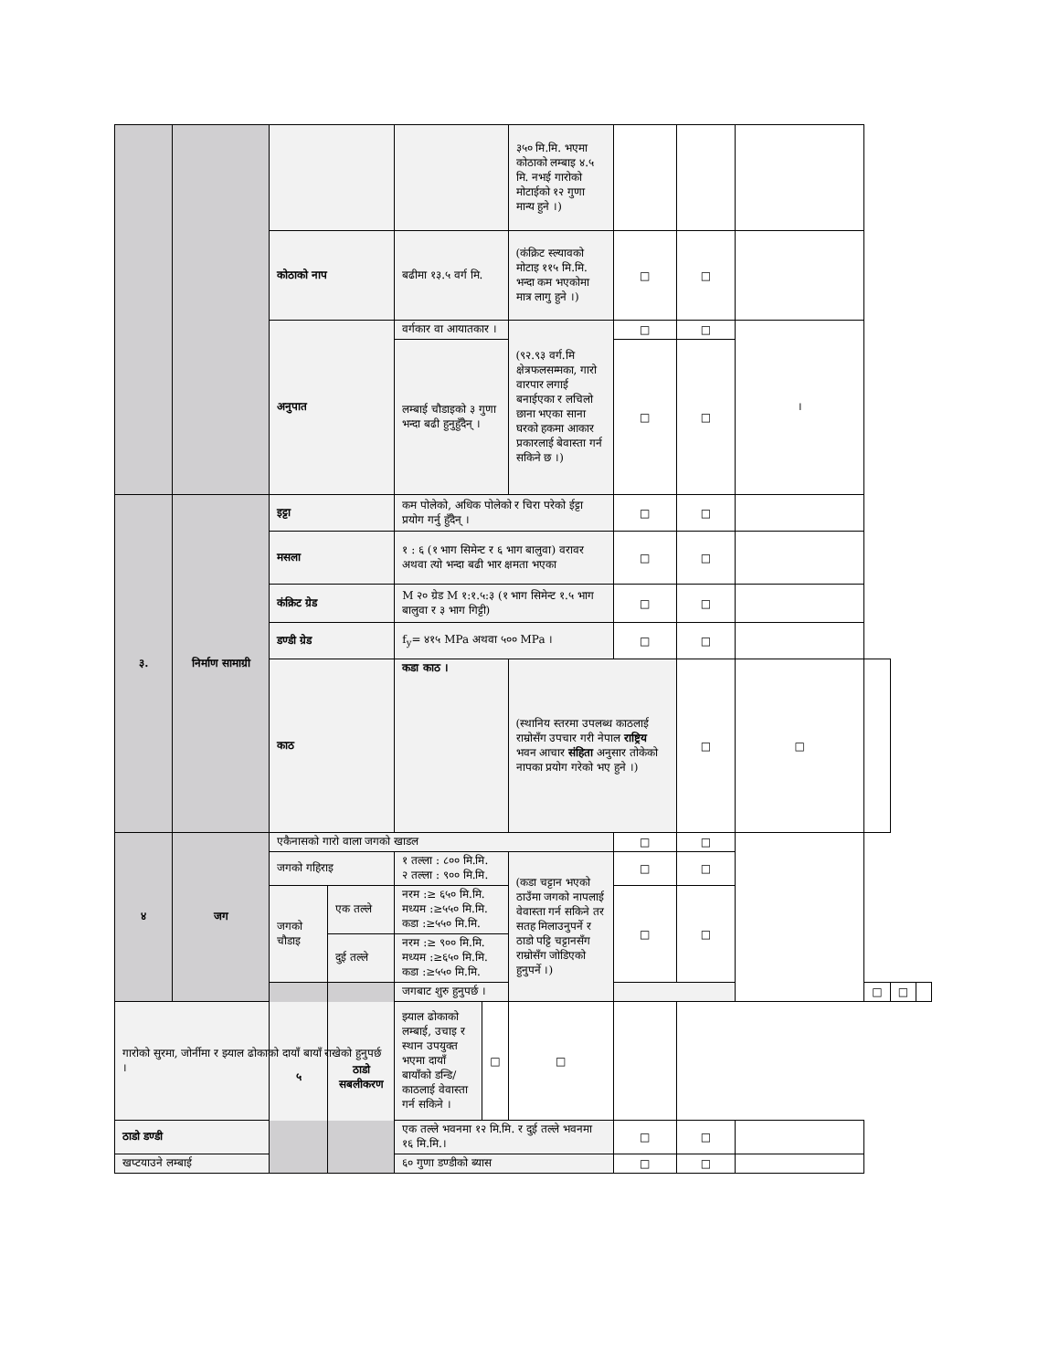| | | | | | | ३५० मि.मि. भएमा कोठाको लम्बाइ ४.५ मि. नभई गारोको मोटाईको १२ गुणा मान्य हुने ।) | | | | | | |
| | | कोठाको नाप | | बढीमा १३.५ वर्ग मि. | | (कंक्रिट स्ल्यावको मोटाइ ११५ मि.मि. भन्दा कम भएकोमा मात्र लागु हुने ।) | □ | □ | | | | |
| | | अनुपात | | वर्गकार वा आयातकार । | | (९२.९३ वर्ग.मि क्षेत्रफलसम्मका, गारो वारपार लगाई बनाईएका र लचिलो छाना भएका साना घरको हकमा आकार प्रकारलाई बेवास्ता गर्न सकिने छ ।) | □ | □ | । | | | |
| | | | | लम्बाई चौडाइको ३ गुणा भन्दा बढी हुनुहुँदैन् । | | | □ | □ | | | | |
| ३. | निर्माण सामाग्री | इट्टा | | कम पोलेको, अधिक पोलेको र चिरा परेको ईट्टा प्रयोग गर्नु हुँदैन् । | | | □ | □ | | | | |
| | | मसला | | १ : ६ (१ भाग सिमेन्ट र ६ भाग बालुवा) वरावर अथवा त्यो भन्दा बढी भार क्षमता भएका | | | □ | □ | | | | |
| | | कंक्रिट ग्रेड | | M २० ग्रेड M १:१.५:३ (१ भाग सिमेन्ट १.५ भाग बालुवा र ३ भाग गिट्टी) | | | □ | □ | | | | |
| | | डण्डी ग्रेड | | f<sub>y</sub>= ४१५ MPa अथवा ५०० MPa । | | | □ | □ | | | | |
| | | काठ | | कडा काठ । | | (स्थानिय स्तरमा उपलब्ध काठलाई राम्रोसँग उपचार गरी नेपाल राष्ट्रिय भवन आचार संहिता अनुसार तोकेको नापका प्रयोग गरेको भए हुने ।) | | □ | □ | | | |
| ४ | जग | एकैनासको गारो वाला जगको खाडल | | | | | □ | □ | | | | |
| | | जगको गहिराइ | | १ तल्ला : ८०० मि.मि. २ तल्ला : ९०० मि.मि. | | (कडा चट्टान भएको ठाउँमा जगको नापलाई वेवास्ता गर्न सकिने तर सतह मिलाउनुपर्ने र ठाडो पट्टि चट्टानसँग राम्रोसँग जोडिएको हुनुपर्ने ।) | □ | □ | | | | |
| | | जगको चौडाइ | एक तल्ले | नरम :≥ ६५० मि.मि. मध्यम :≥५५० मि.मि. कडा :≥५५० मि.मि. | | | □ | □ | | | | |
| | | | दुई तल्ले | नरम :≥ ९०० मि.मि. मध्यम :≥६५० मि.मि. कडा :≥५५० मि.मि. | | | | | | | | |
| | | ५ | ठाडो सबलीकरण | जगबाट शुरु हुनुपर्छ । | | | | | | □ | □ | |
| गारोको सुरमा, जोर्नीमा र झ्याल ढोकाको दायाँ बायाँ राखेको हुनुपर्छ । | | | | झ्याल ढोकाको लम्बाई, उचाइ र स्थान उपयुक्त भएमा दायाँ बायाँको डन्डि/काठलाई वेवास्ता गर्न सकिने । | □ | □ | | | | | | |
| ठाडो डण्डी | | | | एक तल्ले भवनमा १२ मि.मि. र दुई तल्ले भवनमा १६ मि.मि.। | | | □ | □ | | | | |
| खप्टयाउने लम्बाई | | | | ६० गुणा डण्डीको ब्यास | | | □ | □ | | | | |